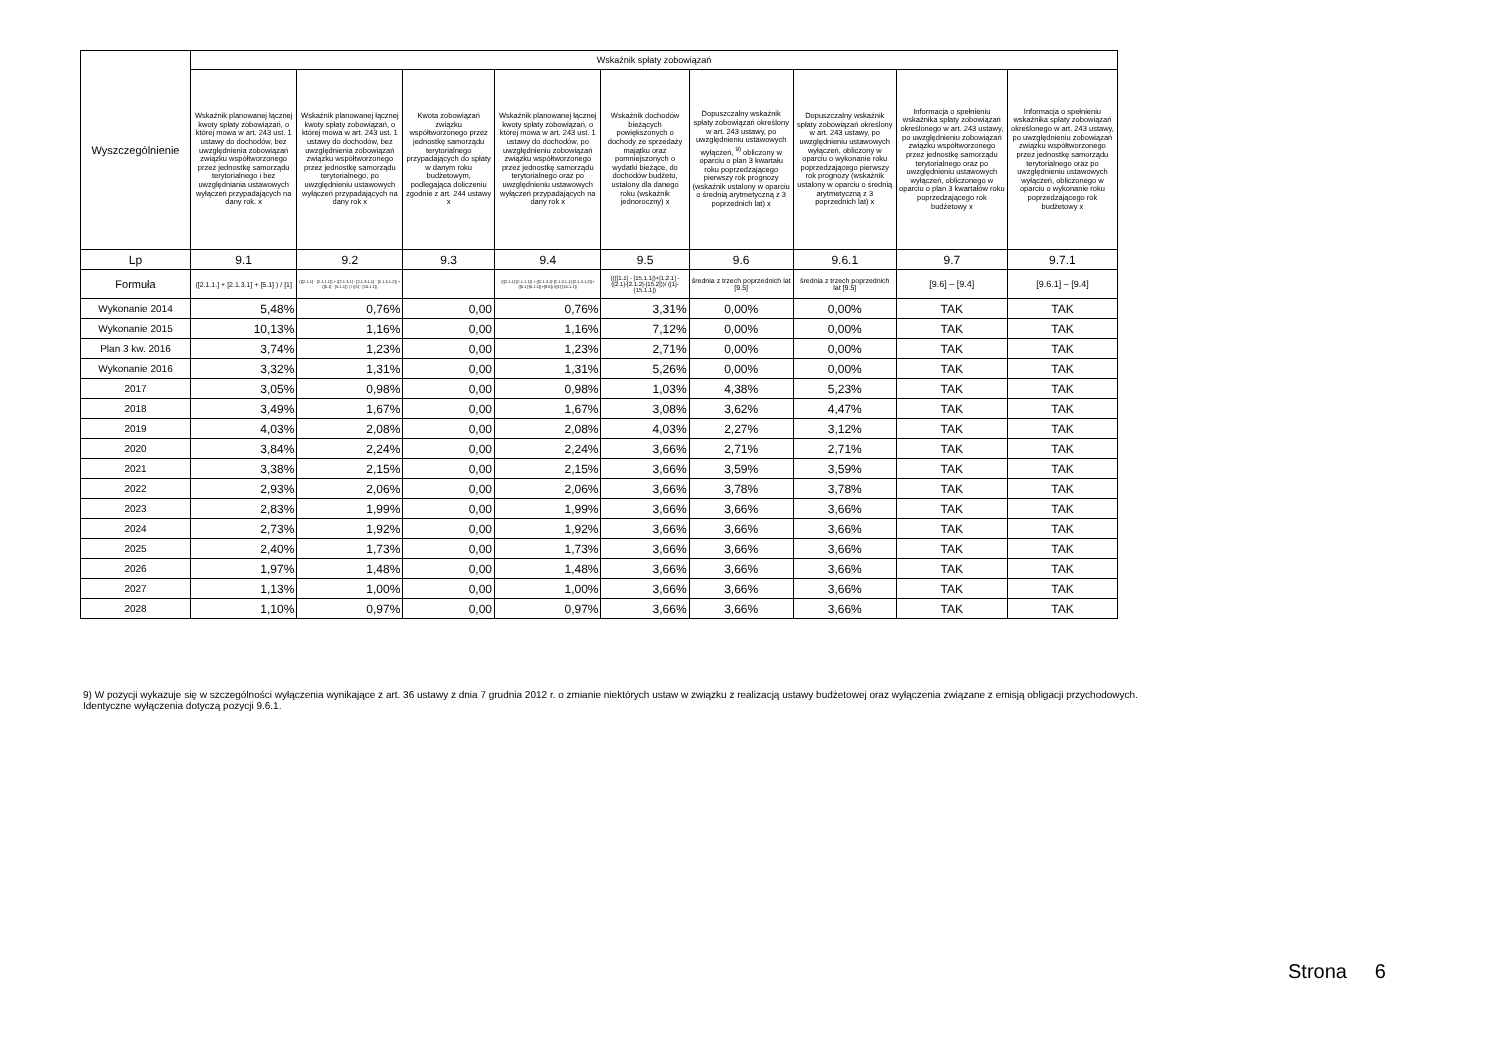| Wyszczególnienie | Wskaźnik spłaty zobowiązań | | | | | | | | |
| --- | --- | --- | --- | --- | --- | --- | --- | --- | --- |
| | Wskaźnik planowanej łącznej kwoty spłaty zobowiązań, o której mowa w art. 243 ust. 1 ustawy do dochodów, bez uwzględnienia zobowiązań związku współtworzonego przez jednostkę samorządu terytorialnego i bez uwzględniania ustawowych wyłączeń przypadających na dany rok. x | Wskaźnik planowanej łącznej kwoty spłaty zobowiązań, o której mowa w art. 243 ust. 1 ustawy do dochodów, bez uwzględnienia zobowiązań związku współtworzonego przez jednostkę samorządu terytorialnego, po uwzględnieniu ustawowych wyłączeń przypadających na dany rok x | Kwota zobowiązań związku współtworzonego przez jednostkę samorządu terytorialnego przypadających do spłaty w danym roku budżetowym, podlegająca doliczeniu zgodnie z art. 244 ustawy x | Wskaźnik planowanej łącznej kwoty spłaty zobowiązań, o której mowa w art. 243 ust. 1 ustawy do dochodów, po uwzględnieniu zobowiązań związku współtworzonego przez jednostkę samorządu terytorialnego oraz po uwzględnieniu ustawowych wyłączeń przypadających na dany rok x | Wskaźnik dochodów bieżących powiększonych o dochody ze sprzedaży majątku oraz pomniejszonych o wydatki bieżące, do dochodów budżetu, ustalony dla danego roku (wskaźnik jednoroczny) x | Dopuszczalny wskaźnik spłaty zobowiązań określony w art. 243 ustawy, po uwzględnieniu ustawowych wyłączeń, <sup>9)</sup> obliczony w oparciu o plan 3 kwartału roku poprzedzającego pierwszy rok prognozy (wskaźnik ustalony w oparciu o średnią arytmetyczną z 3 poprzednich lat) x | Dopuszczalny wskaźnik spłaty zobowiązań określony w art. 243 ustawy, po uwzględnieniu ustawowych wyłączeń, obliczony w oparciu o wykonanie roku poprzedzającego pierwszy rok prognozy (wskaźnik ustalony w oparciu o średnią arytmetyczną z 3 poprzednich lat) x | Informacja o spełnieniu wskaźnika spłaty zobowiązań określonego w art. 243 ustawy, po uwzględnieniu zobowiązań związku współtworzonego przez jednostkę samorządu terytorialnego oraz po uwzględnieniu ustawowych wyłączeń, obliczonego w oparciu o plan 3 kwartałów roku poprzedzającego rok budżetowy x | Informacja o spełnieniu wskaźnika spłaty zobowiązań określonego w art. 243 ustawy, po uwzględnieniu zobowiązań związku współtworzonego przez jednostkę samorządu terytorialnego oraz po uwzględnieniu ustawowych wyłączeń, obliczonego w oparciu o wykonanie roku poprzedzającego rok budżetowy x |
| Lp | 9.1 | 9.2 | 9.3 | 9.4 | 9.5 | 9.6 | 9.6.1 | 9.7 | 9.7.1 |
| Formuła | ([2.1.1.] + [2.1.3.1] + [5.1] ) / [1] | (([2.1.1] - [2.1.1.1]) + ([2.1.3.1] - [2.1.3.1.1] - [2.1.3.1.2]) + ([5.1] - [5.1.1]) ) / ([1] - [15.1.1]) | | (([2.1.1]-[2.1.1.1]) + ([2.1.3.1]-[2.1.3.1.1]-[2.1.3.1.2])+([5.1]-[5.1.1])+[9.5]) /([1]-[15.1.1]) | ((([1.1] - [15.1.1])+[1.2.1] - ([2.1]-[2.1.2]-[15.2]))/ ([1]-[15.1.1]) | średnia z trzech poprzednich lat [9.5] | średnia z trzech poprzednich lat [9.5] | [9.6] – [9.4] | [9.6.1] – [9.4] |
| Wykonanie 2014 | 5,48% | 0,76% | 0,00 | 0,76% | 3,31% | 0,00% | 0,00% | TAK | TAK |
| Wykonanie 2015 | 10,13% | 1,16% | 0,00 | 1,16% | 7,12% | 0,00% | 0,00% | TAK | TAK |
| Plan 3 kw. 2016 | 3,74% | 1,23% | 0,00 | 1,23% | 2,71% | 0,00% | 0,00% | TAK | TAK |
| Wykonanie 2016 | 3,32% | 1,31% | 0,00 | 1,31% | 5,26% | 0,00% | 0,00% | TAK | TAK |
| 2017 | 3,05% | 0,98% | 0,00 | 0,98% | 1,03% | 4,38% | 5,23% | TAK | TAK |
| 2018 | 3,49% | 1,67% | 0,00 | 1,67% | 3,08% | 3,62% | 4,47% | TAK | TAK |
| 2019 | 4,03% | 2,08% | 0,00 | 2,08% | 4,03% | 2,27% | 3,12% | TAK | TAK |
| 2020 | 3,84% | 2,24% | 0,00 | 2,24% | 3,66% | 2,71% | 2,71% | TAK | TAK |
| 2021 | 3,38% | 2,15% | 0,00 | 2,15% | 3,66% | 3,59% | 3,59% | TAK | TAK |
| 2022 | 2,93% | 2,06% | 0,00 | 2,06% | 3,66% | 3,78% | 3,78% | TAK | TAK |
| 2023 | 2,83% | 1,99% | 0,00 | 1,99% | 3,66% | 3,66% | 3,66% | TAK | TAK |
| 2024 | 2,73% | 1,92% | 0,00 | 1,92% | 3,66% | 3,66% | 3,66% | TAK | TAK |
| 2025 | 2,40% | 1,73% | 0,00 | 1,73% | 3,66% | 3,66% | 3,66% | TAK | TAK |
| 2026 | 1,97% | 1,48% | 0,00 | 1,48% | 3,66% | 3,66% | 3,66% | TAK | TAK |
| 2027 | 1,13% | 1,00% | 0,00 | 1,00% | 3,66% | 3,66% | 3,66% | TAK | TAK |
| 2028 | 1,10% | 0,97% | 0,00 | 0,97% | 3,66% | 3,66% | 3,66% | TAK | TAK |
9) W pozycji wykazuje się w szczególności wyłączenia wynikające z art. 36 ustawy z dnia 7 grudnia 2012 r. o zmianie niektórych ustaw w związku z realizacją ustawy budżetowej oraz wyłączenia związane z emisją obligacji przychodowych.
Identyczne wyłączenia dotyczą pozycji 9.6.1.
Strona 6